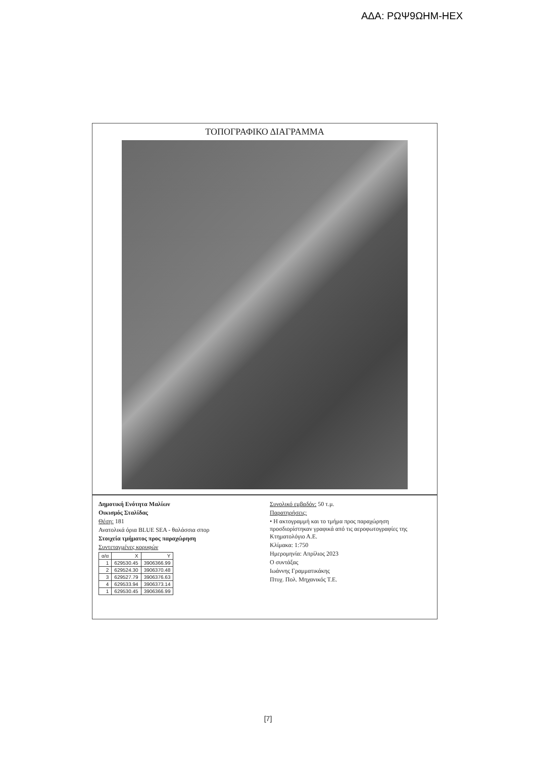ΑΔΑ: ΡΩΨ9ΩΗΜ-ΗΕΧ
ΤΟΠΟΓΡΑΦΙΚΟ ΔΙΑΓΡΑΜΜΑ
Δημοτική Ενότητα Μαλίων
Οικισμός Σταλίδας
Θέση: 181
Ανατολικά όρια BLUE SEA - θαλάσσια σπορ
Στοιχεία τμήματος προς παραχώρηση
Συντεταγμένες κορυφών
| α/α | X | Y |
| --- | --- | --- |
| 1 | 629530.45 | 3906366.99 |
| 2 | 629524.30 | 3906370.48 |
| 3 | 629527.79 | 3906376.63 |
| 4 | 629533.94 | 3906373.14 |
| 1 | 629530.45 | 3906366.99 |
Συνολικό εμβαδόν: 50 τ.μ.
Παρατηρήσεις:
• Η ακτογραμμή και το τμήμα προς παραχώρηση προσδιορίστηκαν γραφικά από τις αεροφωτογραφίες της Κτηματολόγιο Α.Ε.
Κλίμακα: 1:750
Ημερομηνία: Απρίλιος 2023
Ο συντάξας
Ιωάννης Γραμματικάκης
Πτυχ. Πολ. Μηχανικός Τ.Ε.
[7]